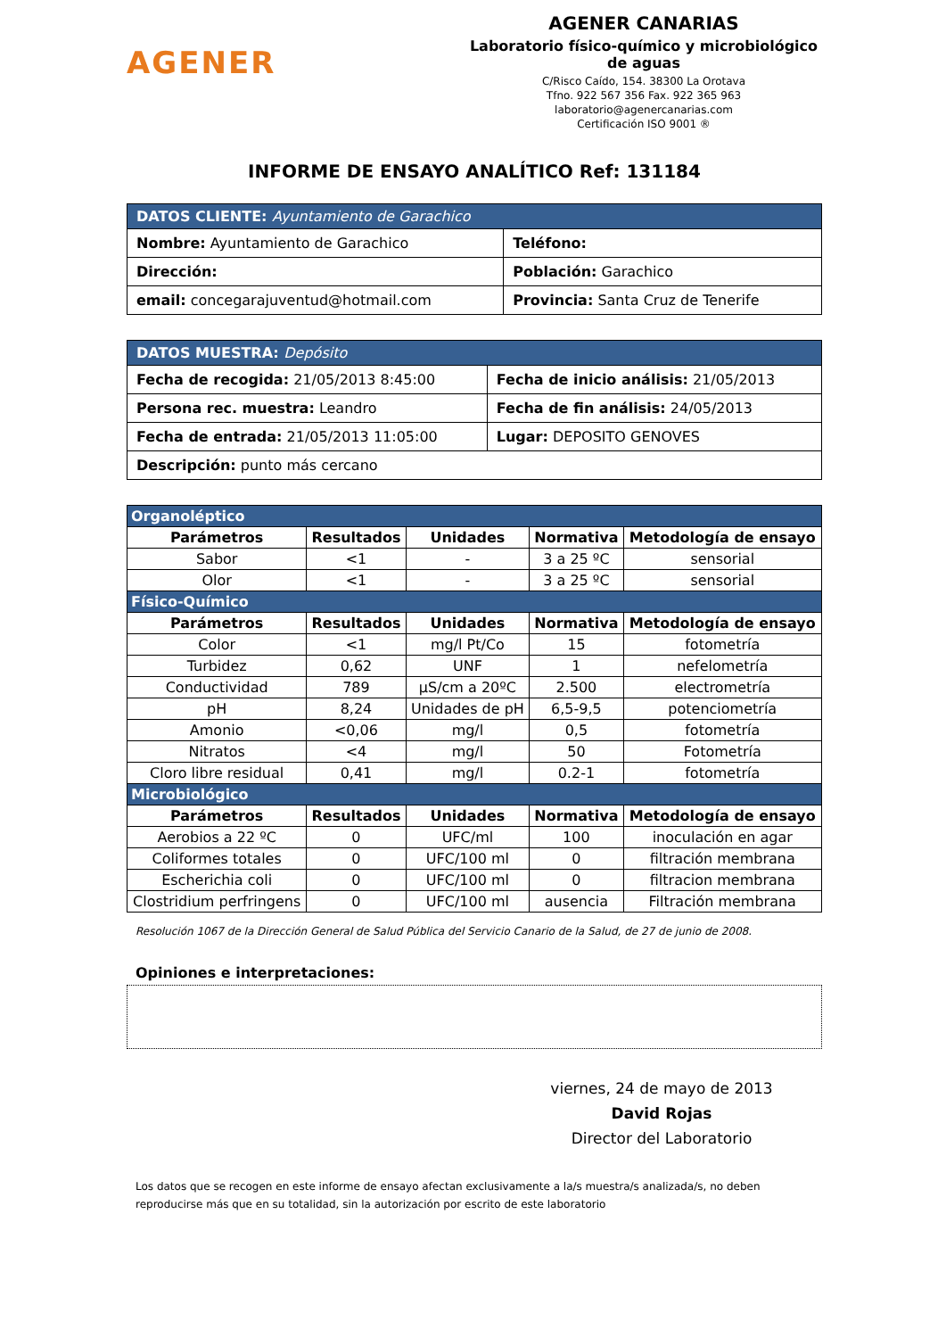AGENER
AGENER CANARIAS
Laboratorio físico-químico y microbiológico de aguas
C/Risco Caído, 154. 38300 La Orotava
Tfno. 922 567 356 Fax. 922 365 963
laboratorio@agenercanarias.com
Certificación ISO 9001 ®
INFORME DE ENSAYO ANALÍTICO Ref: 131184
| DATOS CLIENTE: Ayuntamiento de Garachico | |
| Nombre: Ayuntamiento de Garachico | Teléfono: |
| Dirección: | Población: Garachico |
| email: concegarajuventud@hotmail.com | Provincia: Santa Cruz de Tenerife |
| DATOS MUESTRA: Depósito | |
| Fecha de recogida: 21/05/2013 8:45:00 | Fecha de inicio análisis: 21/05/2013 |
| Persona rec. muestra: Leandro | Fecha de fin análisis: 24/05/2013 |
| Fecha de entrada: 21/05/2013 11:05:00 | Lugar: DEPOSITO GENOVES |
| Descripción: punto más cercano | |
| Organoléptico | | | | |
| Parámetros | Resultados | Unidades | Normativa | Metodología de ensayo |
| Sabor | <1 | - | 3 a 25 ºC | sensorial |
| Olor | <1 | - | 3 a 25 ºC | sensorial |
| Físico-Químico | | | | |
| Parámetros | Resultados | Unidades | Normativa | Metodología de ensayo |
| Color | <1 | mg/l Pt/Co | 15 | fotometría |
| Turbidez | 0,62 | UNF | 1 | nefelometría |
| Conductividad | 789 | µS/cm a 20ºC | 2.500 | electrometría |
| pH | 8,24 | Unidades de pH | 6,5-9,5 | potenciometría |
| Amonio | <0,06 | mg/l | 0,5 | fotometría |
| Nitratos | <4 | mg/l | 50 | Fotometría |
| Cloro libre residual | 0,41 | mg/l | 0.2-1 | fotometría |
| Microbiológico | | | | |
| Parámetros | Resultados | Unidades | Normativa | Metodología de ensayo |
| Aerobios a 22 ºC | 0 | UFC/ml | 100 | inoculación en agar |
| Coliformes totales | 0 | UFC/100 ml | 0 | filtración membrana |
| Escherichia coli | 0 | UFC/100 ml | 0 | filtracion membrana |
| Clostridium perfringens | 0 | UFC/100 ml | ausencia | Filtración membrana |
Resolución 1067 de la Dirección General de Salud Pública del Servicio Canario de la Salud, de 27 de junio de 2008.
Opiniones e interpretaciones:
viernes, 24 de mayo de 2013
David Rojas
Director del Laboratorio
Los datos que se recogen en este informe de ensayo afectan exclusivamente a la/s muestra/s analizada/s, no deben reproducirse más que en su totalidad, sin la autorización por escrito de este laboratorio